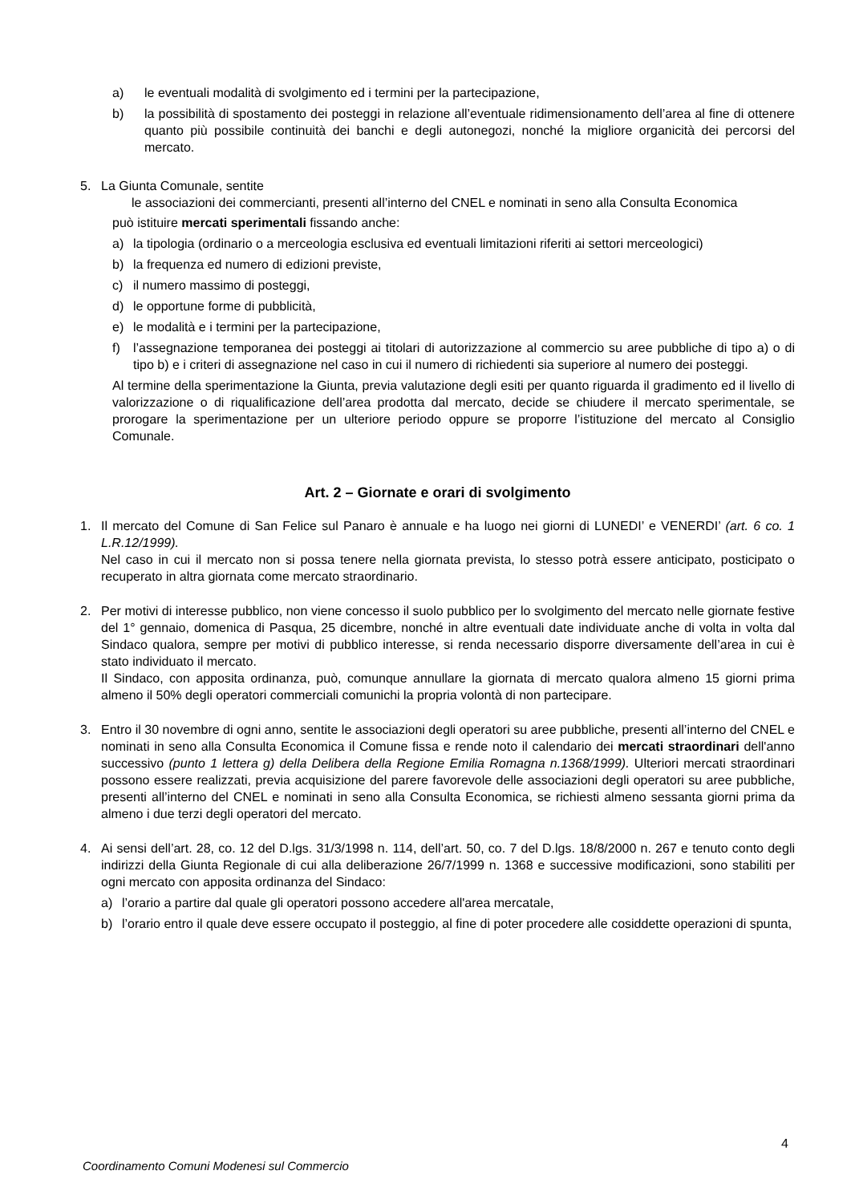a) le eventuali modalità di svolgimento ed i termini per la partecipazione,
b) la possibilità di spostamento dei posteggi in relazione all’eventuale ridimensionamento dell’area al fine di ottenere quanto più possibile continuità dei banchi e degli autonegozi, nonché la migliore organicità dei percorsi del mercato.
5. La Giunta Comunale, sentite
le associazioni dei commercianti, presenti all’interno del CNEL e nominati in seno alla Consulta Economica
può istituire mercati sperimentali fissando anche:
a) la tipologia (ordinario o a merceologia esclusiva ed eventuali limitazioni riferiti ai settori merceologici)
b) la frequenza ed numero di edizioni previste,
c) il numero massimo di posteggi,
d) le opportune forme di pubblicità,
e) le modalità e i termini per la partecipazione,
f) l’assegnazione temporanea dei posteggi ai titolari di autorizzazione al commercio su aree pubbliche di tipo a) o di tipo b) e i criteri di assegnazione nel caso in cui il numero di richiedenti sia superiore al numero dei posteggi.
Al termine della sperimentazione la Giunta, previa valutazione degli esiti per quanto riguarda il gradimento ed il livello di valorizzazione o di riqualificazione dell’area prodotta dal mercato, decide se chiudere il mercato sperimentale, se prorogare la sperimentazione per un ulteriore periodo oppure se proporre l’istituzione del mercato al Consiglio Comunale.
Art. 2 – Giornate e orari di svolgimento
1. Il mercato del Comune di San Felice sul Panaro è annuale e ha luogo nei giorni di LUNEDI’ e VENERDI’ (art. 6 co. 1 L.R.12/1999).
Nel caso in cui il mercato non si possa tenere nella giornata prevista, lo stesso potrà essere anticipato, posticipato o recuperato in altra giornata come mercato straordinario.
2. Per motivi di interesse pubblico, non viene concesso il suolo pubblico per lo svolgimento del mercato nelle giornate festive del 1° gennaio, domenica di Pasqua, 25 dicembre, nonché in altre eventuali date individuate anche di volta in volta dal Sindaco qualora, sempre per motivi di pubblico interesse, si renda necessario disporre diversamente dell’area in cui è stato individuato il mercato.
Il Sindaco, con apposita ordinanza, può, comunque annullare la giornata di mercato qualora almeno 15 giorni prima almeno il 50% degli operatori commerciali comunichi la propria volontà di non partecipare.
3. Entro il 30 novembre di ogni anno, sentite le associazioni degli operatori su aree pubbliche, presenti all’interno del CNEL e nominati in seno alla Consulta Economica il Comune fissa e rende noto il calendario dei mercati straordinari dell'anno successivo (punto 1 lettera g) della Delibera della Regione Emilia Romagna n.1368/1999). Ulteriori mercati straordinari possono essere realizzati, previa acquisizione del parere favorevole delle associazioni degli operatori su aree pubbliche, presenti all’interno del CNEL e nominati in seno alla Consulta Economica, se richiesti almeno sessanta giorni prima da almeno i due terzi degli operatori del mercato.
4. Ai sensi dell’art. 28, co. 12 del D.lgs. 31/3/1998 n. 114, dell’art. 50, co. 7 del D.lgs. 18/8/2000 n. 267 e tenuto conto degli indirizzi della Giunta Regionale di cui alla deliberazione 26/7/1999 n. 1368 e successive modificazioni, sono stabiliti per ogni mercato con apposita ordinanza del Sindaco:
a) l’orario a partire dal quale gli operatori possono accedere all'area mercatale,
b) l’orario entro il quale deve essere occupato il posteggio, al fine di poter procedere alle cosiddette operazioni di spunta,
4
Coordinamento Comuni Modenesi sul Commercio